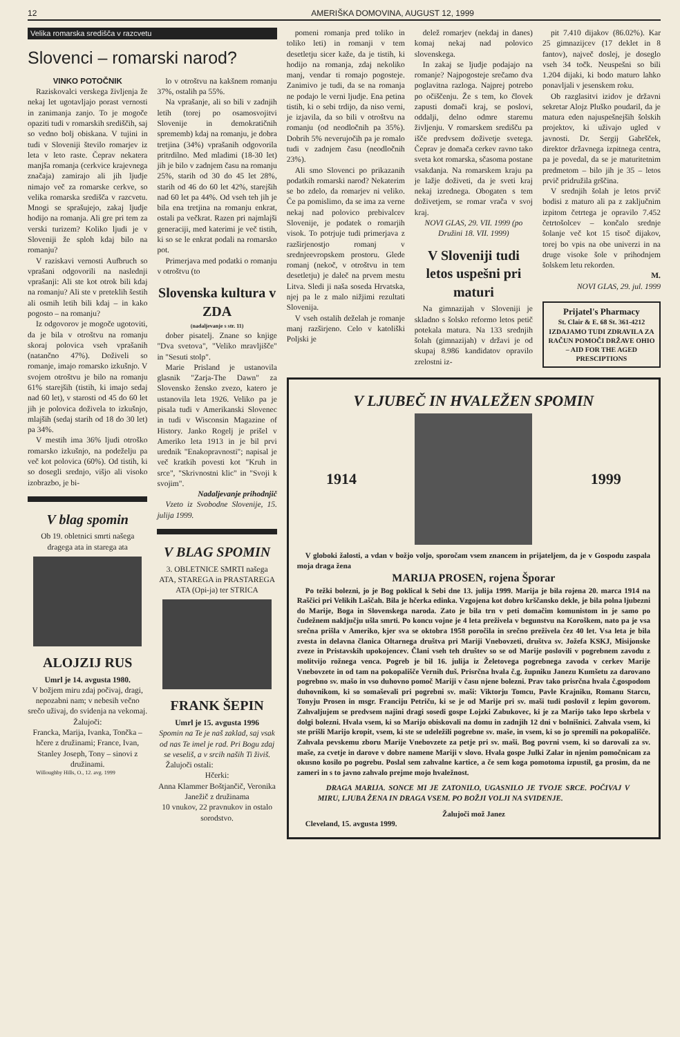12 AMERIŠKA DOMOVINA, AUGUST 12, 1999
Velika romarska središča v razcvetu
Slovenci – romarski narod?
VINKO POTOČNIK
Raziskovalci verskega življenja že nekaj let ugotavljajo porast vernosti in zanimanja zanjo. To je mogoče opaziti tudi v romarskih središčih, saj so vedno bolj obiskana. V tujini in tudi v Sloveniji število romarjev iz leta v leto raste. Čeprav nekatera manjša romanja (cerkvice krajevnega značaja) zamirajo ali jih ljudje nimajo več za romarske cerkve, so velika romarska središča v razcvetu. Mnogi se sprašujejo, zakaj ljudje hodijo na romanja. Ali gre pri tem za verski turizem? Koliko ljudi je v Sloveniji že sploh kdaj bilo na romanju?
V raziskavi vernosti Aufbruch so vprašani odgovorili na naslednji vprašanji: Ali ste kot otrok bili kdaj na romanju? Ali ste v preteklih šestih ali osmih letih bili kdaj – in kako pogosto – na romanju?
Iz odgovorov je mogoče ugotoviti, da je bila v otroštvu na romanju skoraj polovica vseh vprašanih (natančno 47%). Doživeli so romanje, imajo romarsko izkušnjo. V svojem otroštvu je bilo na romanju 61% starejših (tistih, ki imajo sedaj nad 60 let), v starosti od 45 do 60 let jih je polovica doživela to izkušnjo, mlajših (sedaj starih od 18 do 30 let) pa 34%.
V mestih ima 36% ljudi otroško romarsko izkušnjo, na podeželju pa več kot polovica (60%). Od tistih, ki so dosegli srednjo, višjo ali visoko izobrazbo, je bi-
V blag spomin
Ob 19. obletnici smrti našega dragega ata in starega ata
ALOJZIJ RUS
Umrl je 14. avgusta 1980.
V božjem miru zdaj počivaj, dragi, nepozabni nam; v nebesih večno srečo uživaj, do svidenja na vekomaj.
Žalujoči:
Francka, Marija, Ivanka, Tončka – hčere z družinami; France, Ivan, Stanley Joseph, Tony – sinovi z družinami.
Willoughby Hills, O., 12. avg. 1999
lo v otroštvu na kakšnem romanju 37%, ostalih pa 55%.
Na vprašanje, ali so bili v zadnjih letih (torej po osamosvojitvi Slovenije in demokratičnih sprememb) kdaj na romanju, je dobra tretjina (34%) vprašanih odgovorila pritrdilno. Med mladimi (18-30 let) jih je bilo v zadnjem času na romanju 25%, starih od 30 do 45 let 28%, starih od 46 do 60 let 42%, starejših nad 60 let pa 44%. Od vseh teh jih je bila ena tretjina na romanju enkrat, ostali pa večkrat. Razen pri najmlajši generaciji, med katerimi je več tistih, ki so se le enkrat podali na romarsko pot.
Primerjava med podatki o romanju v otroštvu (to
Slovenska kultura v ZDA
(nadaljevanje s str. 11)
dober pisatelj. Znane so knjige "Dva svetova", "Veliko mravljišče" in "Sesuti stolp".
Marie Prisland je ustanovila glasnik "Zarja-The Dawn" za Slovensko žensko zvezo, katero je ustanovila leta 1926. Veliko pa je pisala tudi v Amerikanski Slovenec in tudi v Wisconsin Magazine of History. Janko Rogelj je prišel v Ameriko leta 1913 in je bil prvi urednik "Enakopravnosti"; napisal je več kratkih povesti kot "Kruh in srce", "Skrivnostni klic" in "Svoji k svojim".
Nadaljevanje prihodnjič
Vzeto iz Svobodne Slovenije, 15. julija 1999.
V BLAG SPOMIN
3. OBLETNICE SMRTI našega ATA, STAREGA in PRASTAREGA ATA (Opi-ja) ter STRICA
FRANK ŠEPIN
Umrl je 15. avgusta 1996
Spomin na Te je naš zaklad, saj vsak od nas Te imel je rad. Pri Bogu zdaj se veseliš, a v srcih naših Ti živiš.
Žalujoči ostali:
Hčerki:
Anna Klammer Boštjančič, Veronika Janežič z družinama
10 vnukov, 22 pravnukov in ostalo sorodstvo.
pomeni romanja pred toliko in toliko leti) in romanji v tem desetletju sicer kaže, da je tistih, ki hodijo na romanja, zdaj nekoliko manj, vendar ti romajo pogosteje. Zanimivo je tudi, da se na romanja ne podajo le verni ljudje. Ena petina tistih, ki o sebi trdijo, da niso verni, je izjavila, da so bili v otroštvu na romanju (od neodločnih pa 35%). Dobrih 5% neverujočih pa je romalo tudi v zadnjem času (neodločnih 23%).
Ali smo Slovenci po prikazanih podatkih romarski narod? Nekaterim se bo zdelo, da romarjev ni veliko. Če pa pomislimo, da se ima za verne nekaj nad polovico prebivalcev Slovenije, je podatek o romarjih visok. To potrjuje tudi primerjava z razširjenostjo romanj v srednjeevropskem prostoru. Glede romanj (nekoč, v otroštvu in tem desetletju) je daleč na prvem mestu Litva. Sledi ji naša soseda Hrvatska, njej pa le z malo nižjimi rezultati Slovenija.
V vseh ostalih deželah je romanje manj razširjeno. Celo v katoliški Poljski je
delež romarjev (nekdaj in danes) komaj nekaj nad polovico slovenskega.
In zakaj se ljudje podajajo na romanje? Najpogosteje srečamo dva poglavitna razloga. Najprej potrebo po očiščenju. Že s tem, ko človek zapusti domači kraj, se poslovi, oddalji, delno odmre staremu življenju. V romarskem središču pa išče predvsem doživetje svetega. Čeprav je domača cerkev ravno tako sveta kot romarska, sčasoma postane vsakdanja. Na romarskem kraju pa je lažje doživeti, da je sveti kraj nekaj izrednega. Obogaten s tem doživetjem, se romar vrača v svoj kraj.
NOVI GLAS, 29. VII. 1999 (po Družini 18. VII. 1999)
V Sloveniji tudi letos uspešni pri maturi
Na gimnazijah v Sloveniji je skladno s šolsko reformo letos petič potekala matura. Na 133 srednjih šolah (gimnazijah) v državi je od skupaj 8.986 kandidatov opravilo zrelostni iz-
pit 7.410 dijakov (86.02%). Kar 25 gimnazijcev (17 deklet in 8 fantov), največ doslej, je doseglo vseh 34 točk. Neuspešni so bili 1.204 dijaki, ki bodo maturo lahko ponavljali v jesenskem roku.
Ob razglasitvi izidov je državni sekretar Alojz Pluško poudaril, da je matura eden najuspešnejših šolskih projektov, ki uživajo ugled v javnosti. Dr. Sergij Gabršček, direktor državnega izpitnega centra, pa je povedal, da se je maturitetnim predmetom – bilo jih je 35 – letos prvič pridružila grščina.
V srednjih šolah je letos prvič bodisi z maturo ali pa z zaključnim izpitom četrtega je opravilo 7.452 četrtošolcev – končalo srednje šolanje več kot 15 tisoč dijakov, torej bo vpis na obe univerzi in na druge visoke šole v prihodnjem šolskem letu rekorden.
M.
NOVI GLAS, 29. jul. 1999
Prijatel's Pharmacy
St. Clair & E. 68 St. 361-4212
IZDAJAMO TUDI ZDRAVILA ZA RAČUN POMOČI DRŽAVE OHIO – AID FOR THE AGED PRESCIPTIONS
V LJUBEČ IN HVALEŽEN SPOMIN
1914 1999
V globoki žalosti, a vdan v božjo voljo, sporočam vsem znancem in prijateljem, da je v Gospodu zaspala moja draga žena
MARIJA PROSEN, rojena Šporar
Po težki bolezni, jo je Bog poklical k Sebi dne 13. julija 1999. Marija je bila rojena 20. marca 1914 na Raščici pri Velikih Laščah. Bila je hčerka edinka. Vzgojena kot dobro krščansko dekle, je bila polna ljubezni do Marije, Boga in Slovenskega naroda. Zato je bila trn v peti domačim komunistom in je samo po čudežnem naključju ušla smrti. Po koncu vojne je 4 leta preživela v begunstvu na Koroškem, nato pa je vsa srečna prišla v Ameriko, kjer sva se oktobra 1958 poročila in srečno preživela čez 40 let. Vsa leta je bila zvesta in delavna članica Oltarnega društva pri Mariji Vnebovzeti, društva sv. Jožefa KSKJ, Misijonske zveze in Pristavskih upokojencev. Člani vseh teh društev so se od Marije poslovili v pogrebnem zavodu z molitvijo rožnega venca. Pogreb je bil 16. julija iz Želetovega pogrebnega zavoda v cerkev Marije Vnebovzete in od tam na pokopališče Vernih duš. Prisrčna hvala č.g. župniku Janezu Kumšetu za darovano pogrebno sv. mašo in vso duhovno pomoč Mariji v času njene bolezni. Prav tako prisrčna hvala č.gospodom duhovnikom, ki so somaševali pri pogrebni sv. maši: Viktorju Tomcu, Pavle Krajniku, Romanu Starcu, Tonyju Prosen in msgr. Franciju Petriču, ki se je od Marije pri sv. maši tudi poslovil z lepim govorom. Zahvaljujem se predvsem najini dragi sosedi gospe Lojzki Zabukovec, ki je za Marijo tako lepo skrbela v dolgi bolezni. Hvala vsem, ki so Marijo obiskovali na domu in zadnjih 12 dni v bolnišnici. Zahvala vsem, ki ste prišli Marijo kropit, vsem, ki ste se udeležili pogrebne sv. maše, in vsem, ki so jo spremili na pokopališče. Zahvala pevskemu zboru Marije Vnebovzete za petje pri sv. maši. Bog povrni vsem, ki so darovali za sv. maše, za cvetje in darove v dobre namene Mariji v slovo. Hvala gospe Julki Zalar in njenim pomočnicam za okusno kosilo po pogrebu. Poslal sem zahvalne kartice, a če sem koga pomotoma izpustil, ga prosim, da ne zameri in s to javno zahvalo prejme mojo hvaležnost.
DRAGA MARIJA. SONCE MI JE ZATONILO, UGASNILO JE TVOJE SRCE. POČIVAJ V MIRU, LJUBA ŽENA IN DRAGA VSEM. PO BOŽJI VOLJI NA SVIDENJE.
Žalujoči mož Janez
Cleveland, 15. avgusta 1999.